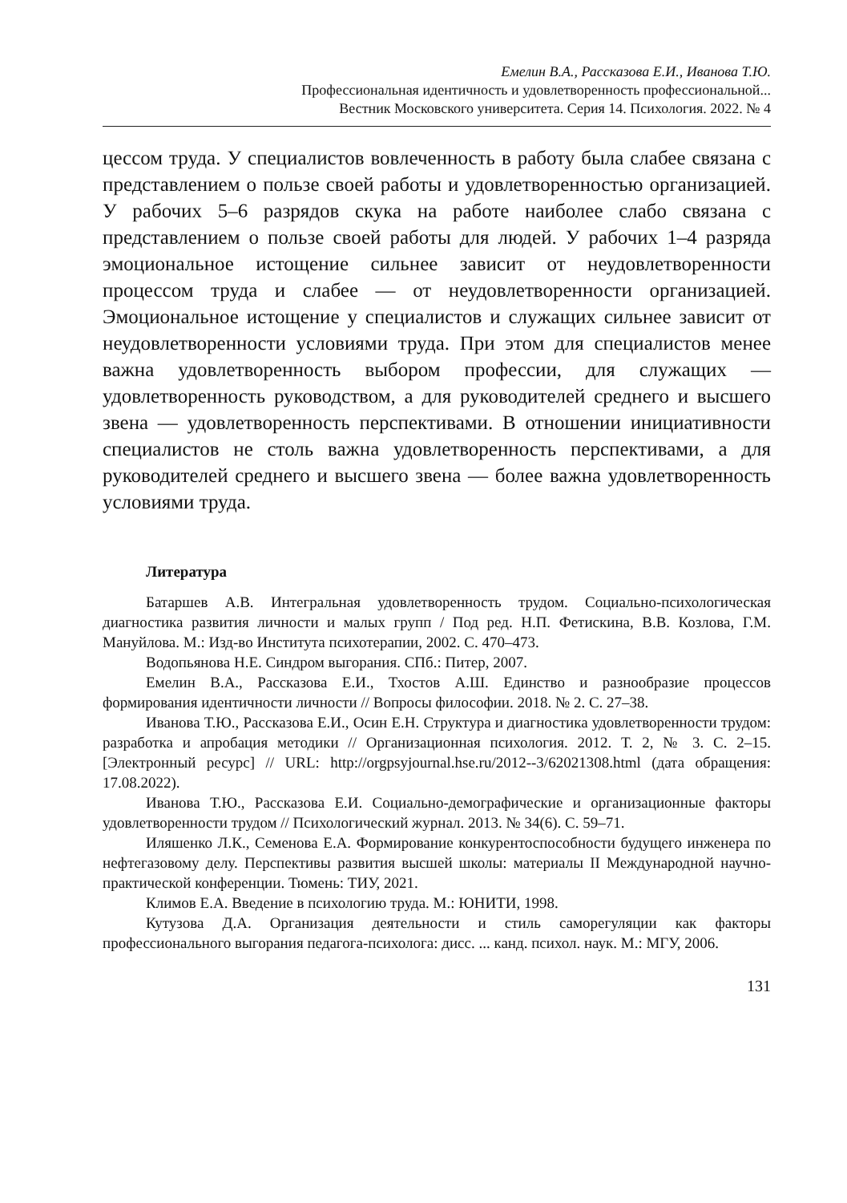Емелин В.А., Рассказова Е.И., Иванова Т.Ю.
Профессиональная идентичность и удовлетворенность профессиональной...
Вестник Московского университета. Серия 14. Психология. 2022. № 4
цессом труда. У специалистов вовлеченность в работу была слабее связана с представлением о пользе своей работы и удовлетворенностью организацией. У рабочих 5–6 разрядов скука на работе наиболее слабо связана с представлением о пользе своей работы для людей. У рабочих 1–4 разряда эмоциональное истощение сильнее зависит от неудовлетворенности процессом труда и слабее — от неудовлетворенности организацией. Эмоциональное истощение у специалистов и служащих сильнее зависит от неудовлетворенности условиями труда. При этом для специалистов менее важна удовлетворенность выбором профессии, для служащих — удовлетворенность руководством, а для руководителей среднего и высшего звена — удовлетворенность перспективами. В отношении инициативности специалистов не столь важна удовлетворенность перспективами, а для руководителей среднего и высшего звена — более важна удовлетворенность условиями труда.
Литература
Батаршев А.В. Интегральная удовлетворенность трудом. Социально-психологическая диагностика развития личности и малых групп / Под ред. Н.П. Фетискина, В.В. Козлова, Г.М. Мануйлова. М.: Изд-во Института психотерапии, 2002. С. 470–473.
Водопьянова Н.Е. Синдром выгорания. СПб.: Питер, 2007.
Емелин В.А., Рассказова Е.И., Тхостов А.Ш. Единство и разнообразие процессов формирования идентичности личности // Вопросы философии. 2018. № 2. С. 27–38.
Иванова Т.Ю., Рассказова Е.И., Осин Е.Н. Структура и диагностика удовлетворенности трудом: разработка и апробация методики // Организационная психология. 2012. Т. 2, № 3. С. 2–15. [Электронный ресурс] // URL: http://orgpsyjournal.hse.ru/2012--3/62021308.html (дата обращения: 17.08.2022).
Иванова Т.Ю., Рассказова Е.И. Социально-демографические и организационные факторы удовлетворенности трудом // Психологический журнал. 2013. № 34(6). С. 59–71.
Иляшенко Л.К., Семенова Е.А. Формирование конкурентоспособности будущего инженера по нефтегазовому делу. Перспективы развития высшей школы: материалы II Международной научно-практической конференции. Тюмень: ТИУ, 2021.
Климов Е.А. Введение в психологию труда. М.: ЮНИТИ, 1998.
Кутузова Д.А. Организация деятельности и стиль саморегуляции как факторы профессионального выгорания педагога-психолога: дисс. ... канд. психол. наук. М.: МГУ, 2006.
131